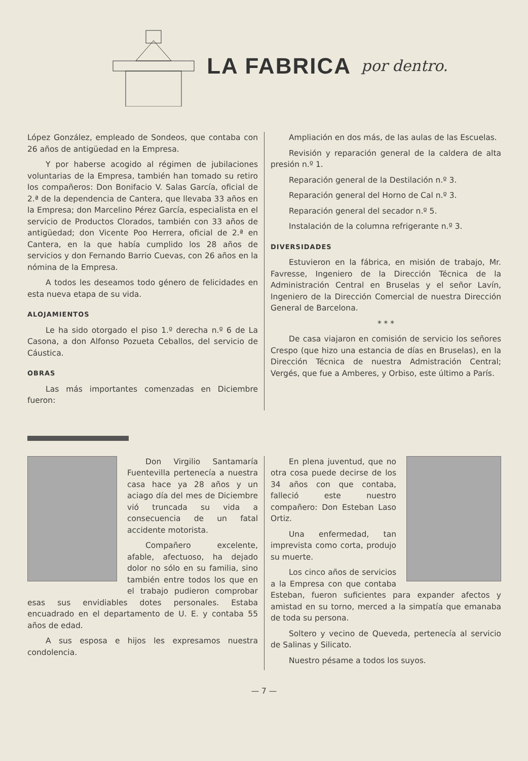LA FABRICA por dentro.
López González, empleado de Sondeos, que contaba con 26 años de antigüedad en la Empresa.
Y por haberse acogido al régimen de jubilaciones voluntarias de la Empresa, también han tomado su retiro los compañeros: Don Bonifacio V. Salas García, oficial de 2.ª de la dependencia de Cantera, que llevaba 33 años en la Empresa; don Marcelino Pérez García, especialista en el servicio de Productos Clorados, también con 33 años de antigüedad; don Vicente Poo Herrera, oficial de 2.ª en Cantera, en la que había cumplido los 28 años de servicios y don Fernando Barrio Cuevas, con 26 años en la nómina de la Empresa.
A todos les deseamos todo género de felicidades en esta nueva etapa de su vida.
ALOJAMIENTOS
Le ha sido otorgado el piso 1.º derecha n.º 6 de La Casona, a don Alfonso Pozueta Ceballos, del servicio de Cáustica.
OBRAS
Las más importantes comenzadas en Diciembre fueron:
Ampliación en dos más, de las aulas de las Escuelas.
Revisión y reparación general de la caldera de alta presión n.º 1.
Reparación general de la Destilación n.º 3.
Reparación general del Horno de Cal n.º 3.
Reparación general del secador n.º 5.
Instalación de la columna refrigerante n.º 3.
DIVERSIDADES
Estuvieron en la fábrica, en misión de trabajo, Mr. Favresse, Ingeniero de la Dirección Técnica de la Administración Central en Bruselas y el señor Lavín, Ingeniero de la Dirección Comercial de nuestra Dirección General de Barcelona.
* * *
De casa viajaron en comisión de servicio los señores Crespo (que hizo una estancia de días en Bruselas), en la Dirección Técnica de nuestra Admistración Central; Vergés, que fue a Amberes, y Orbiso, este último a París.
Don Virgilio Santamaría Fuentevilla pertenecía a nuestra casa hace ya 28 años y un aciago día del mes de Diciembre vió truncada su vida a consecuencia de un fatal accidente motorista.
Compañero excelente, afable, afectuoso, ha dejado dolor no sólo en su familia, sino también entre todos los que en el trabajo pudieron comprobar esas sus envidiables dotes personales. Estaba encuadrado en el departamento de U. E. y contaba 55 años de edad.
A sus esposa e hijos les expresamos nuestra condolencia.
En plena juventud, que no otra cosa puede decirse de los 34 años con que contaba, falleció este nuestro compañero: Don Esteban Laso Ortiz.
Una enfermedad, tan imprevista como corta, produjo su muerte.
Los cinco años de servicios a la Empresa con que contaba Esteban, fueron suficientes para expander afectos y amistad en su torno, merced a la simpatía que emanaba de toda su persona.
Soltero y vecino de Queveda, pertenecía al servicio de Salinas y Silicato.
Nuestro pésame a todos los suyos.
— 7 —